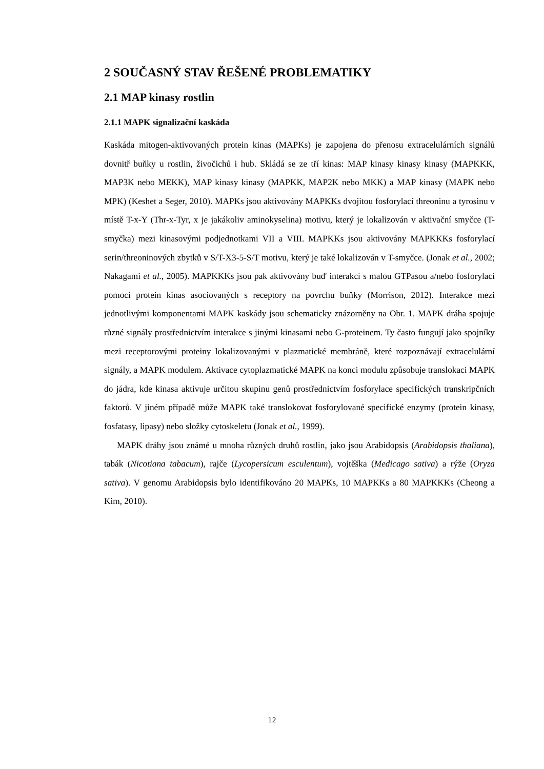2 SOUČASNÝ STAV ŘEŠENÉ PROBLEMATIKY
2.1 MAP kinasy rostlin
2.1.1 MAPK signalizační kaskáda
Kaskáda mitogen-aktivovaných protein kinas (MAPKs) je zapojena do přenosu extracelulárních signálů dovnitř buňky u rostlin, živočichů i hub. Skládá se ze tří kinas: MAP kinasy kinasy kinasy (MAPKKK, MAP3K nebo MEKK), MAP kinasy kinasy (MAPKK, MAP2K nebo MKK) a MAP kinasy (MAPK nebo MPK) (Keshet a Seger, 2010). MAPKs jsou aktivovány MAPKKs dvojitou fosforylací threoninu a tyrosinu v místě T-x-Y (Thr-x-Tyr, x je jakákoliv aminokyselina) motivu, který je lokalizován v aktivační smyčce (T-smyčka) mezi kinasovými podjednotkami VII a VIII. MAPKKs jsou aktivovány MAPKKKs fosforylací serin/threoninových zbytků v S/T-X3-5-S/T motivu, který je také lokalizován v T-smyčce. (Jonak et al., 2002; Nakagami et al., 2005). MAPKKKs jsou pak aktivovány buď interakcí s malou GTPasou a/nebo fosforylací pomocí protein kinas asociovaných s receptory na povrchu buňky (Morrison, 2012). Interakce mezi jednotlivými komponentami MAPK kaskády jsou schematicky znázorněny na Obr. 1. MAPK dráha spojuje různé signály prostřednictvím interakce s jinými kinasami nebo G-proteinem. Ty často fungují jako spojníky mezi receptorovými proteiny lokalizovanými v plazmatické membráně, které rozpoznávají extracelulární signály, a MAPK modulem. Aktivace cytoplazmatické MAPK na konci modulu způsobuje translokaci MAPK do jádra, kde kinasa aktivuje určitou skupinu genů prostřednictvím fosforylace specifických transkripčních faktorů. V jiném případě může MAPK také translokovat fosforylované specifické enzymy (protein kinasy, fosfatasy, lipasy) nebo složky cytoskeletu (Jonak et al., 1999).
MAPK dráhy jsou známé u mnoha různých druhů rostlin, jako jsou Arabidopsis (Arabidopsis thaliana), tabák (Nicotiana tabacum), rajče (Lycopersicum esculentum), vojtěška (Medicago sativa) a rýže (Oryza sativa). V genomu Arabidopsis bylo identifikováno 20 MAPKs, 10 MAPKKs a 80 MAPKKKs (Cheong a Kim, 2010).
12